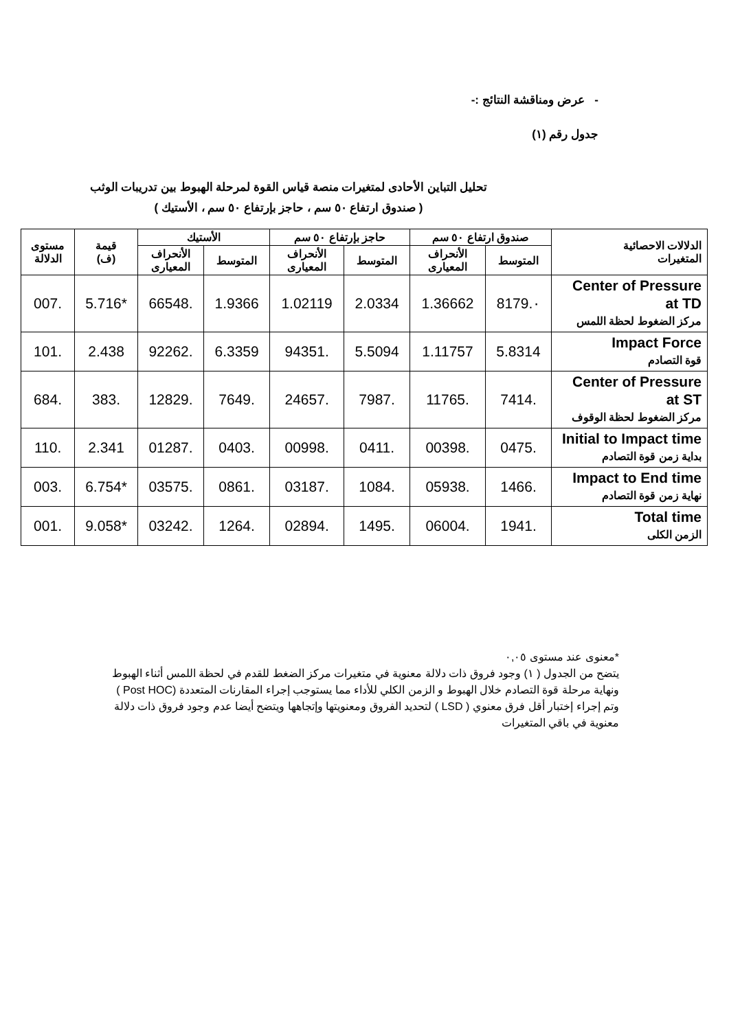- عرض ومناقشة النتائج :-
جدول رقم (١)
تحليل التباين الأحادى لمتغيرات منصة قياس القوة لمرحلة الهبوط بين تدريبات الوثب
( صندوق ارتفاع ٥٠ سم ، حاجز بإرتفاع ٥٠ سم ، الأستيك )
| الدلالات الاحصائية المتغيرات | صندوق ارتفاع ٥٠ سم | | حاجز بإرتفاع ٥٠ سم | | الأستيك | | قيمة (ف) | مستوى الدلالة |
| --- | --- | --- | --- | --- | --- | --- | --- | --- |
| | المتوسط | الأنحراف المعيارى | المتوسط | الأنحراف المعيارى | المتوسط | الأنحراف المعيارى | | |
| Center of Pressure at TD مركز الضغوط لحظة اللمس | ٠.8179 | 1.36662 | 2.0334 | 1.02119 | 1.9366 | .66548 | *5.716 | .007 |
| Impact Force قوة التصادم | 5.8314 | 1.11757 | 5.5094 | .94351 | 6.3359 | .92262 | 2.438 | .101 |
| Center of Pressure at ST مركز الضغوط لحظة الوقوف | .7414 | .11765 | .7987 | .24657 | .7649 | .12829 | .383 | .684 |
| Initial to Impact time بداية زمن قوة التصادم | .0475 | .00398 | .0411 | .00998 | .0403 | .01287 | 2.341 | .110 |
| Impact to End time نهاية زمن قوة التصادم | .1466 | .05938 | .1084 | .03187 | .0861 | .03575 | *6.754 | .003 |
| Total time الزمن الكلى | .1941 | .06004 | .1495 | .02894 | .1264 | .03242 | *9.058 | .001 |
*معنوى عند مستوى ٠,٠٥
يتضح من الجدول ( ١) وجود فروق ذات دلالة معنوية في متغيرات مركز الضغط للقدم في لحظة اللمس أثناء الهبوط ونهاية مرحلة قوة التصادم خلال الهبوط و الزمن الكلي للأداء مما يستوجب إجراء المقارنات المتعددة (Post HOC ) وتم إجراء إختبار أقل فرق معنوي ( LSD ) لتحديد الفروق ومعنويتها وإتجاهها ويتضح أيضا عدم وجود فروق ذات دلالة معنوية في باقي المتغيرات